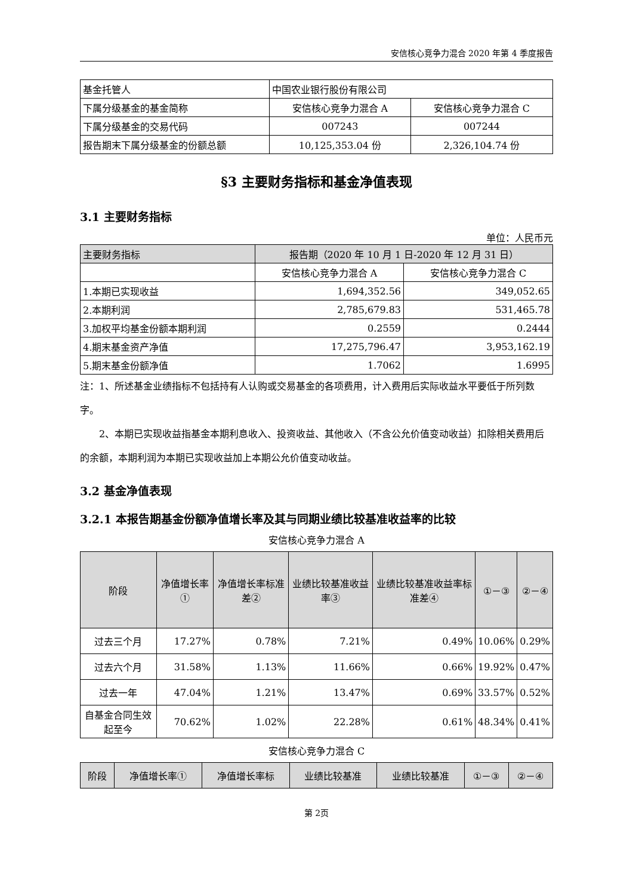安信核心竞争力混合 2020 年第 4 季度报告
| 基金托管人 | 中国农业银行股份有限公司 | |
| 下属分级基金的基金简称 | 安信核心竞争力混合 A | 安信核心竞争力混合 C |
| 下属分级基金的交易代码 | 007243 | 007244 |
| 报告期末下属分级基金的份额总额 | 10,125,353.04 份 | 2,326,104.74 份 |
§3 主要财务指标和基金净值表现
3.1 主要财务指标
单位：人民币元
| 主要财务指标 | 报告期（2020 年 10 月 1 日-2020 年 12 月 31 日） | |
| --- | --- | --- |
| | 安信核心竞争力混合 A | 安信核心竞争力混合 C |
| 1.本期已实现收益 | 1,694,352.56 | 349,052.65 |
| 2.本期利润 | 2,785,679.83 | 531,465.78 |
| 3.加权平均基金份额本期利润 | 0.2559 | 0.2444 |
| 4.期末基金资产净值 | 17,275,796.47 | 3,953,162.19 |
| 5.期末基金份额净值 | 1.7062 | 1.6995 |
注：1、所述基金业绩指标不包括持有人认购或交易基金的各项费用，计入费用后实际收益水平要低于所列数字。
2、本期已实现收益指基金本期利息收入、投资收益、其他收入（不含公允价值变动收益）扣除相关费用后的余额，本期利润为本期已实现收益加上本期公允价值变动收益。
3.2 基金净值表现
3.2.1 本报告期基金份额净值增长率及其与同期业绩比较基准收益率的比较
安信核心竞争力混合 A
| 阶段 | 净值增长率① | 净值增长率标准差② | 业绩比较基准收益率③ | 业绩比较基准收益率标准差④ | ①－③ | ②－④ |
| --- | --- | --- | --- | --- | --- | --- |
| 过去三个月 | 17.27% | 0.78% | 7.21% | 0.49% | 10.06% | 0.29% |
| 过去六个月 | 31.58% | 1.13% | 11.66% | 0.66% | 19.92% | 0.47% |
| 过去一年 | 47.04% | 1.21% | 13.47% | 0.69% | 33.57% | 0.52% |
| 自基金合同生效起至今 | 70.62% | 1.02% | 22.28% | 0.61% | 48.34% | 0.41% |
安信核心竞争力混合 C
| 阶段 | 净值增长率① | 净值增长率标 | 业绩比较基准 | 业绩比较基准 | ①－③ | ②－④ |
| --- | --- | --- | --- | --- | --- | --- |
第 2页